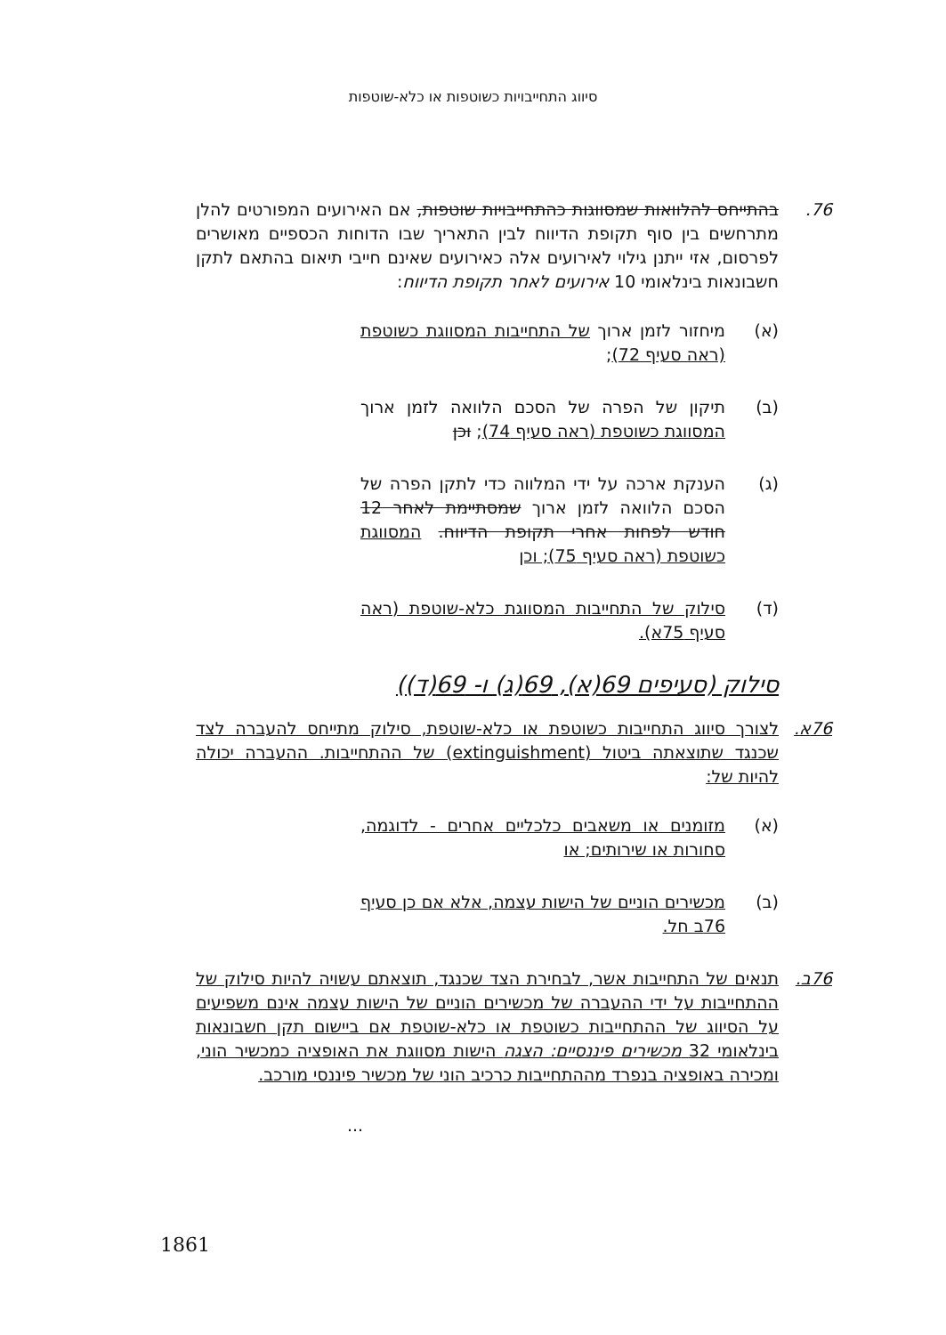סיווג התחייבויות כשוטפות או כלא-שוטפות
76. בהתייחס להלוואות שמסווגות כהתחייבויות שוטפות, אם האירועים המפורטים להלן מתרחשים בין סוף תקופת הדיווח לבין התאריך שבו הדוחות הכספיים מאושרים לפרסום, אזי ייתנן גילוי לאירועים אלה כאירועים שאינם חייבי תיאום בהתאם לתקן חשבונאות בינלאומי 10 אירועים לאחר תקופת הדיווח:
(א) מיחזור לזמן ארוך של התחייבות המסווגת כשוטפת (ראה סעיף 72);
(ב) תיקון של הפרה של הסכם הלוואה לזמן ארוך המסווגת כשוטפת (ראה סעיף 74); וכן
(ג) הענקת ארכה על ידי המלווה כדי לתקן הפרה של הסכם הלוואה לזמן ארוך שמסתיימת לאחר 12 חודש לפחות אחרי תקופת הדיווח. המסווגת כשוטפת (ראה סעיף 75); וכן
(ד) סילוק של התחייבות המסווגת כלא-שוטפת (ראה סעיף 75א).
סילוק (סעיפים 69(א), 69(ג) ו- 69(ד))
76א. לצורך סיווג התחייבות כשוטפת או כלא-שוטפת, סילוק מתייחס להעברה לצד שכנגד שתוצאתה ביטול (extinguishment) של ההתחייבות. ההעברה יכולה להיות של:
(א) מזומנים או משאבים כלכליים אחרים - לדוגמה, סחורות או שירותים; או
(ב) מכשירים הוניים של הישות עצמה, אלא אם כן סעיף 76ב חל.
76ב. תנאים של התחייבות אשר, לבחירת הצד שכנגד, תוצאתם עשויה להיות סילוק של ההתחייבות על ידי ההעברה של מכשירים הוניים של הישות עצמה אינם משפיעים על הסיווג של ההתחייבות כשוטפת או כלא-שוטפת אם ביישום תקן חשבונאות בינלאומי 32 מכשירים פיננסיים: הצגה הישות מסווגת את האופציה כמכשיר הוני, ומכירה באופציה בנפרד מההתחייבות כרכיב הוני של מכשיר פיננסי מורכב.
...
1861